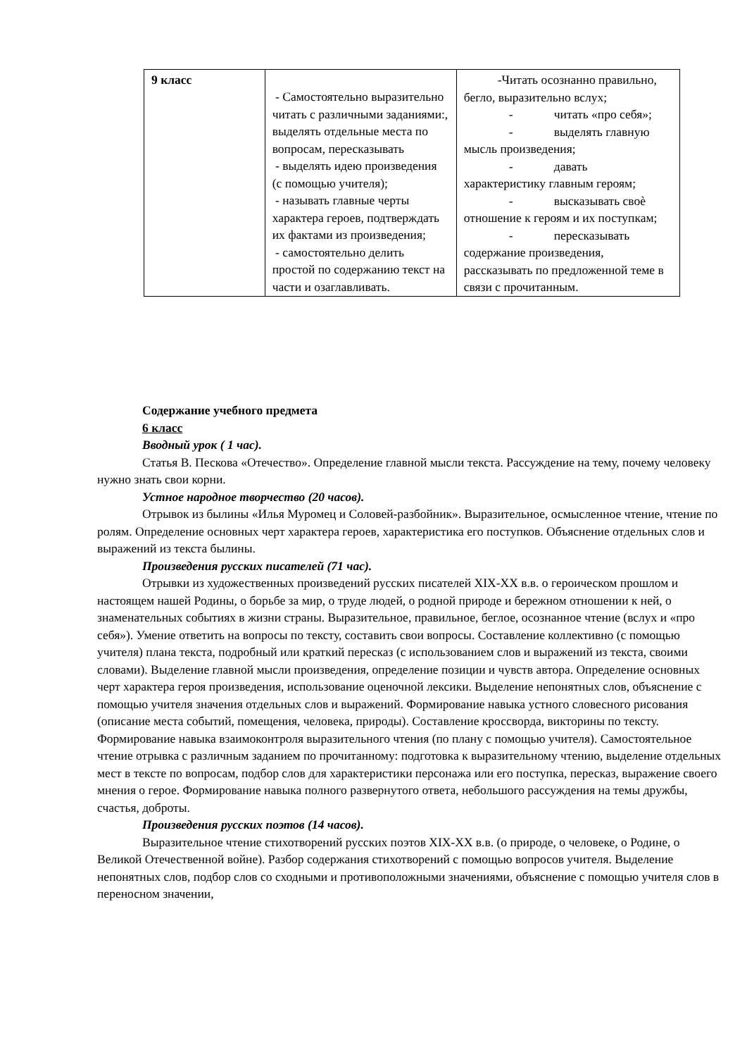| 9 класс | - Самостоятельно выразительно читать с различными заданиями:, выделять отдельные места по вопросам, пересказывать - выделять идею произведения (с помощью учителя); - называть главные черты характера героев, подтверждать их фактами из произведения; - самостоятельно делить простой по содержанию текст на части и озаглавливать. | -Читать осознанно правильно, бегло, выразительно вслух; - читать «про себя»; - выделять главную мысль произведения; - давать характеристику главным героям; - высказывать своѐ отношение к героям и их поступкам; - пересказывать содержание произведения, рассказывать по предложенной теме в связи с прочитанным. |
Содержание учебного предмета
6 класс
Вводный урок ( 1 час).
Статья В. Пескова «Отечество». Определение главной мысли текста. Рассуждение на тему, почему человеку нужно знать свои корни.
Устное народное творчество (20 часов).
Отрывок из былины «Илья Муромец и Соловей-разбойник». Выразительное, осмысленное чтение, чтение по ролям. Определение основных черт характера героев, характеристика его поступков. Объяснение отдельных слов и выражений из текста былины.
Произведения русских писателей (71 час).
Отрывки из художественных произведений русских писателей XIX-XX в.в. о героическом прошлом и настоящем нашей Родины, о борьбе за мир, о труде людей, о родной природе и бережном отношении к ней, о знаменательных событиях в жизни страны. Выразительное, правильное, беглое, осознанное чтение (вслух и «про себя»). Умение ответить на вопросы по тексту, составить свои вопросы. Составление коллективно (с помощью учителя) плана текста, подробный или краткий пересказ (с использованием слов и выражений из текста, своими словами). Выделение главной мысли произведения, определение позиции и чувств автора. Определение основных черт характера героя произведения, использование оценочной лексики. Выделение непонятных слов, объяснение с помощью учителя значения отдельных слов и выражений. Формирование навыка устного словесного рисования (описание места событий, помещения, человека, природы). Составление кроссворда, викторины по тексту. Формирование навыка взаимоконтроля выразительного чтения (по плану с помощью учителя). Самостоятельное чтение отрывка с различным заданием по прочитанному: подготовка к выразительному чтению, выделение отдельных мест в тексте по вопросам, подбор слов для характеристики персонажа или его поступка, пересказ, выражение своего мнения о герое. Формирование навыка полного развернутого ответа, небольшого рассуждения на темы дружбы, счастья, доброты.
Произведения русских поэтов (14 часов).
Выразительное чтение стихотворений русских поэтов XIX-XX в.в. (о природе, о человеке, о Родине, о Великой Отечественной войне). Разбор содержания стихотворений с помощью вопросов учителя. Выделение непонятных слов, подбор слов со сходными и противоположными значениями, объяснение с помощью учителя слов в переносном значении,